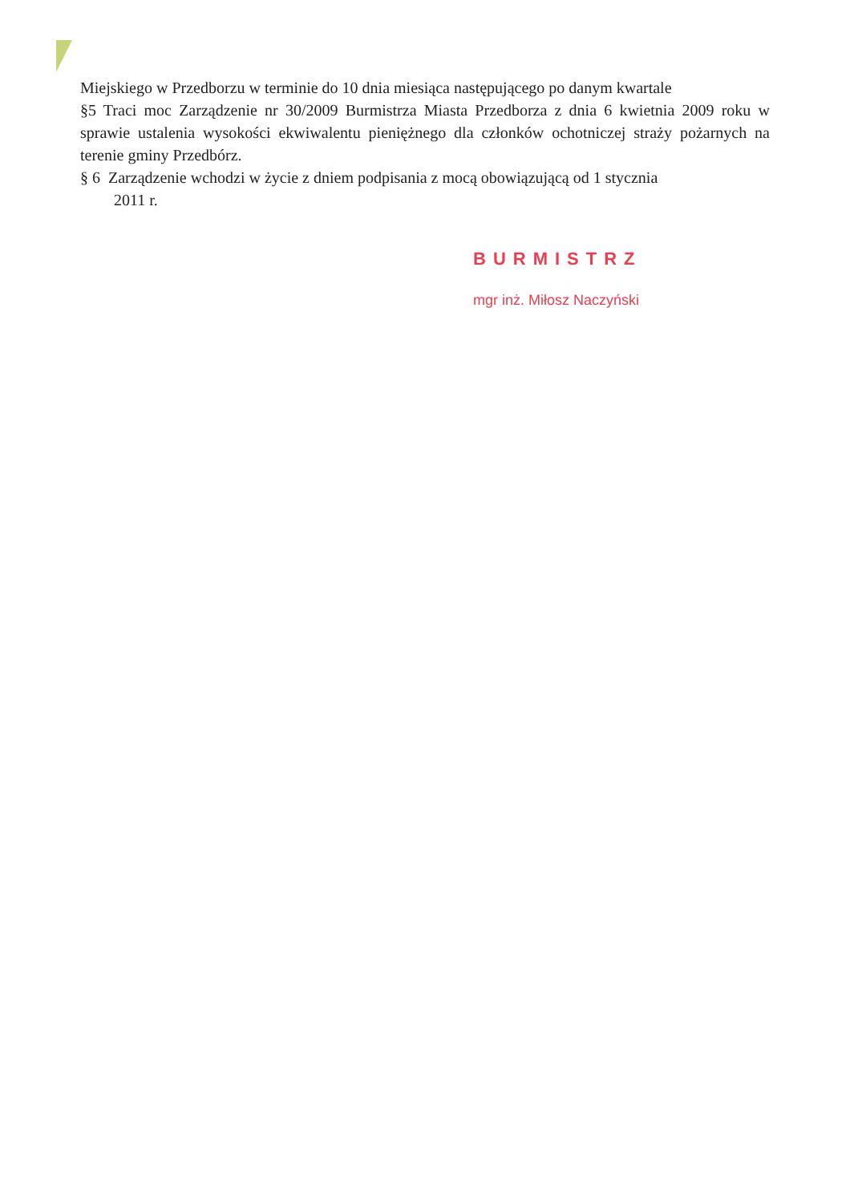Miejskiego w Przedborzu w terminie do 10 dnia miesiąca następującego po danym kwartale
§5 Traci moc Zarządzenie nr 30/2009 Burmistrza Miasta Przedborza z dnia 6 kwietnia 2009 roku w sprawie ustalenia wysokości ekwiwalentu pieniężnego dla członków ochotniczej straży pożarnych na terenie gminy Przedbórz.
§ 6 Zarządzenie wchodzi w życie z dniem podpisania z mocą obowiązującą od 1 stycznia
2011 r.
BURMISTRZ
mgr inż. Miłosz Naczyński